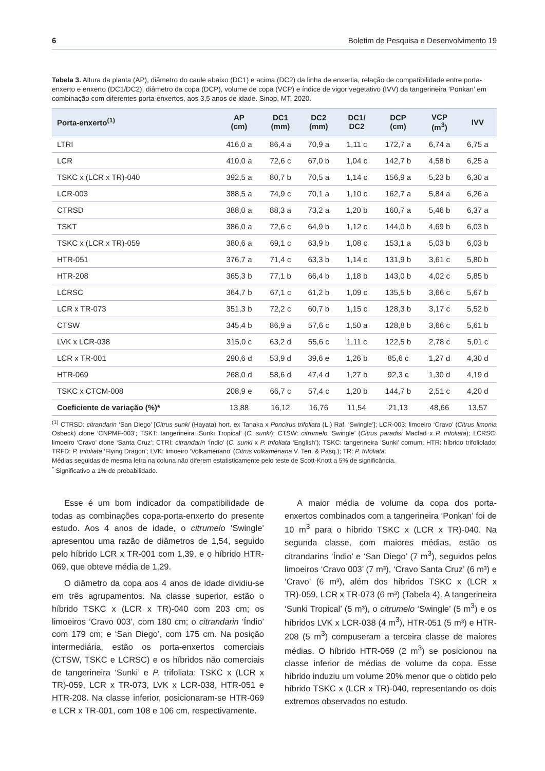6 Boletim de Pesquisa e Desenvolvimento 19
Tabela 3. Altura da planta (AP), diâmetro do caule abaixo (DC1) e acima (DC2) da linha de enxertia, relação de compatibilidade entre porta-enxerto e enxerto (DC1/DC2), diâmetro da copa (DCP), volume de copa (VCP) e índice de vigor vegetativo (IVV) da tangerineira ‘Ponkan’ em combinação com diferentes porta-enxertos, aos 3,5 anos de idade. Sinop, MT, 2020.
| Porta-enxerto<sup>(1)</sup> | AP (cm) | DC1 (mm) | DC2 (mm) | DC1/ DC2 | DCP (cm) | VCP (m<sup>3</sup>) | IVV |
| --- | --- | --- | --- | --- | --- | --- | --- |
| LTRI | 416,0 a | 86,4 a | 70,9 a | 1,11 c | 172,7 a | 6,74 a | 6,75 a |
| LCR | 410,0 a | 72,6 c | 67,0 b | 1,04 c | 142,7 b | 4,58 b | 6,25 a |
| TSKC x (LCR x TR)-040 | 392,5 a | 80,7 b | 70,5 a | 1,14 c | 156,9 a | 5,23 b | 6,30 a |
| LCR-003 | 388,5 a | 74,9 c | 70,1 a | 1,10 c | 162,7 a | 5,84 a | 6,26 a |
| CTRSD | 388,0 a | 88,3 a | 73,2 a | 1,20 b | 160,7 a | 5,46 b | 6,37 a |
| TSKT | 386,0 a | 72,6 c | 64,9 b | 1,12 c | 144,0 b | 4,69 b | 6,03 b |
| TSKC x (LCR x TR)-059 | 380,6 a | 69,1 c | 63,9 b | 1,08 c | 153,1 a | 5,03 b | 6,03 b |
| HTR-051 | 376,7 a | 71,4 c | 63,3 b | 1,14 c | 131,9 b | 3,61 c | 5,80 b |
| HTR-208 | 365,3 b | 77,1 b | 66,4 b | 1,18 b | 143,0 b | 4,02 c | 5,85 b |
| LCRSC | 364,7 b | 67,1 c | 61,2 b | 1,09 c | 135,5 b | 3,66 c | 5,67 b |
| LCR x TR-073 | 351,3 b | 72,2 c | 60,7 b | 1,15 c | 128,3 b | 3,17 c | 5,52 b |
| CTSW | 345,4 b | 86,9 a | 57,6 c | 1,50 a | 128,8 b | 3,66 c | 5,61 b |
| LVK x LCR-038 | 315,0 c | 63,2 d | 55,6 c | 1,11 c | 122,5 b | 2,78 c | 5,01 c |
| LCR x TR-001 | 290,6 d | 53,9 d | 39,6 e | 1,26 b | 85,6 c | 1,27 d | 4,30 d |
| HTR-069 | 268,0 d | 58,6 d | 47,4 d | 1,27 b | 92,3 c | 1,30 d | 4,19 d |
| TSKC x CTCM-008 | 208,9 e | 66,7 c | 57,4 c | 1,20 b | 144,7 b | 2,51 c | 4,20 d |
| Coeficiente de variação (%)* | 13,88 | 16,12 | 16,76 | 11,54 | 21,13 | 48,66 | 13,57 |
<sup>(1)</sup> CTRSD: citrandarin ‘San Diego’ [Citrus sunki (Hayata) hort. ex Tanaka x Poncirus trifoliata (L.) Raf. ‘Swingle’]; LCR-003: limoeiro ‘Cravo’ (Citrus limonia Osbeck) clone ‘CNPMF-003’; TSKT: tangerineira ‘Sunki Tropical’ (C. sunki); CTSW: citrumelo ‘Swingle’ (Citrus paradisi Macfad x P. trifoliata); LCRSC: limoeiro ‘Cravo’ clone ‘Santa Cruz’; CTRI: citrandarin ‘Índio’ (C. sunki x P. trifoliata ‘English’); TSKC: tangerineira ‘Sunki’ comum; HTR: híbrido trifoliolado; TRFD: P. trifoliata ‘Flying Dragon’; LVK: limoeiro ‘Volkameriano’ (Citrus volkameriana V. Ten. & Pasq.); TR: P. trifoliata.
Médias seguidas de mesma letra na coluna não diferem estatisticamente pelo teste de Scott-Knott a 5% de significância.
<sup>*</sup> Significativo a 1% de probabilidade.
Esse é um bom indicador da compatibilidade de todas as combinações copa-porta-enxerto do presente estudo. Aos 4 anos de idade, o citrumelo ‘Swingle’ apresentou uma razão de diâmetros de 1,54, seguido pelo híbrido LCR x TR-001 com 1,39, e o híbrido HTR-069, que obteve média de 1,29.
O diâmetro da copa aos 4 anos de idade dividiu-se em três agrupamentos. Na classe superior, estão o híbrido TSKC x (LCR x TR)-040 com 203 cm; os limoeiros ‘Cravo 003’, com 180 cm; o citrandarin ‘Índio’ com 179 cm; e ‘San Diego’, com 175 cm. Na posição intermediária, estão os porta-enxertos comerciais (CTSW, TSKC e LCRSC) e os híbridos não comerciais de tangerineira ‘Sunki’ e P. trifoliata: TSKC x (LCR x TR)-059, LCR x TR-073, LVK x LCR-038, HTR-051 e HTR-208. Na classe inferior, posicionaram-se HTR-069 e LCR x TR-001, com 108 e 106 cm, respectivamente.
A maior média de volume da copa dos porta-enxertos combinados com a tangerineira ‘Ponkan’ foi de 10 m<sup>3</sup> para o híbrido TSKC x (LCR x TR)-040. Na segunda classe, com maiores médias, estão os citrandarins ‘Índio’ e ‘San Diego’ (7 m<sup>3</sup>), seguidos pelos limoeiros ‘Cravo 003’ (7 m³), ‘Cravo Santa Cruz’ (6 m³) e ‘Cravo’ (6 m³), além dos híbridos TSKC x (LCR x TR)-059, LCR x TR-073 (6 m³) (Tabela 4). A tangerineira ‘Sunki Tropical’ (5 m³), o citrumelo ‘Swingle’ (5 m<sup>3</sup>) e os híbridos LVK x LCR-038 (4 m<sup>3</sup>), HTR-051 (5 m³) e HTR-208 (5 m<sup>3</sup>) compuseram a terceira classe de maiores médias. O híbrido HTR-069 (2 m<sup>3</sup>) se posicionou na classe inferior de médias de volume da copa. Esse híbrido induziu um volume 20% menor que o obtido pelo híbrido TSKC x (LCR x TR)-040, representando os dois extremos observados no estudo.